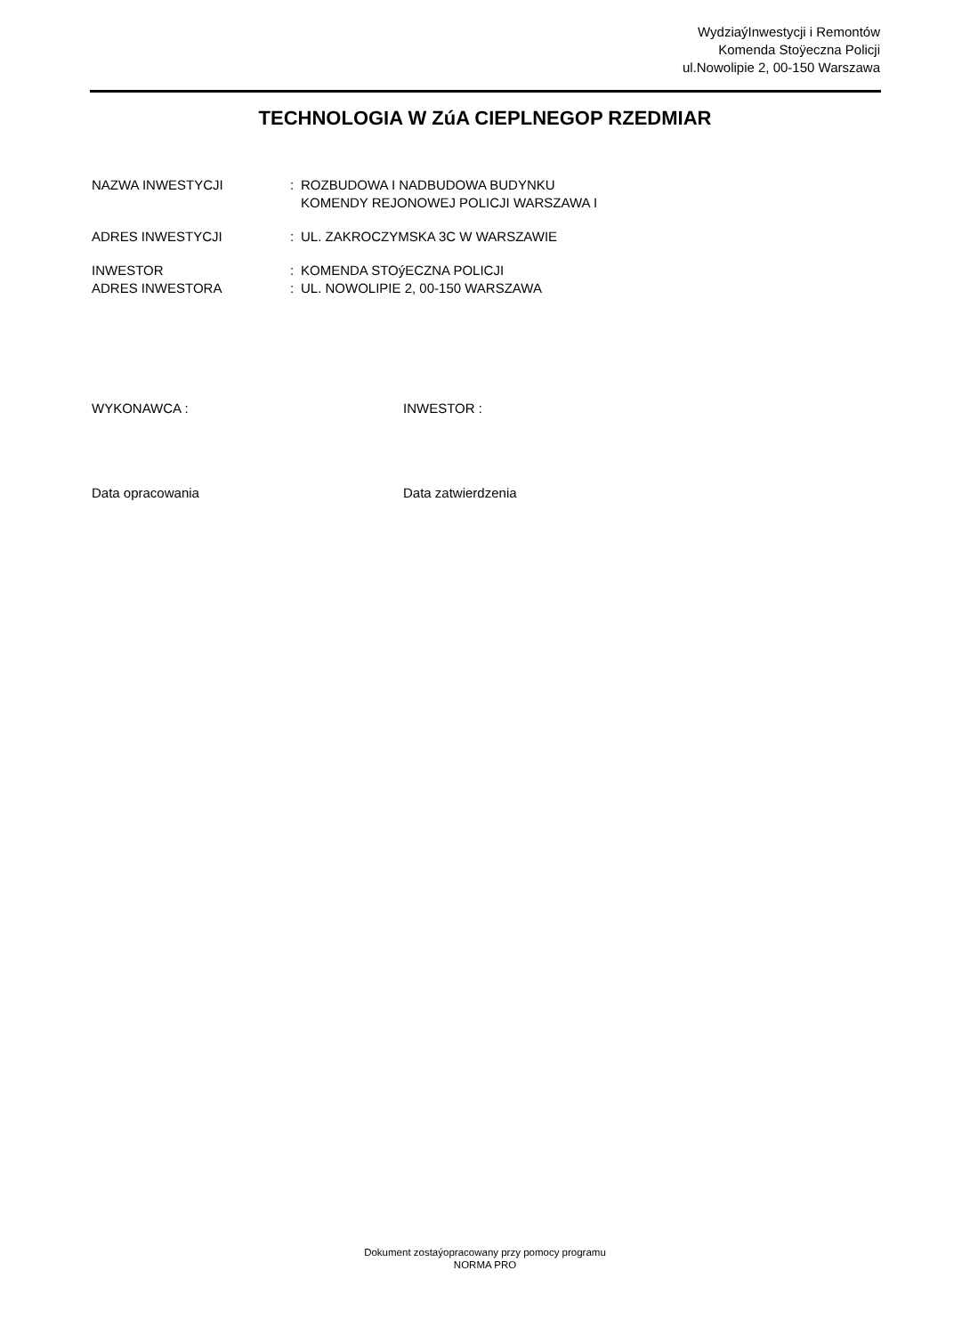WydziaýInwestycji i Remontów
Komenda Stoÿeczna Policji
ul.Nowolipie 2, 00-150 Warszawa
TECHNOLOGIA W ZúA CIEPLNEGOP RZEDMIAR
| NAZWA INWESTYCJI | : | ROZBUDOWA I NADBUDOWA BUDYNKU KOMENDY REJONOWEJ POLICJI WARSZAWA I |
| ADRES INWESTYCJI | : | UL. ZAKROCZYMSKA 3C W WARSZAWIE |
| INWESTOR | : | KOMENDA STOýECZNA POLICJI |
| ADRES INWESTORA | : | UL. NOWOLIPIE 2, 00-150 WARSZAWA |
WYKONAWCA : INWESTOR :
Data opracowania Data zatwierdzenia
Dokument zostaýopracowany przy pomocy programu
NORMA PRO